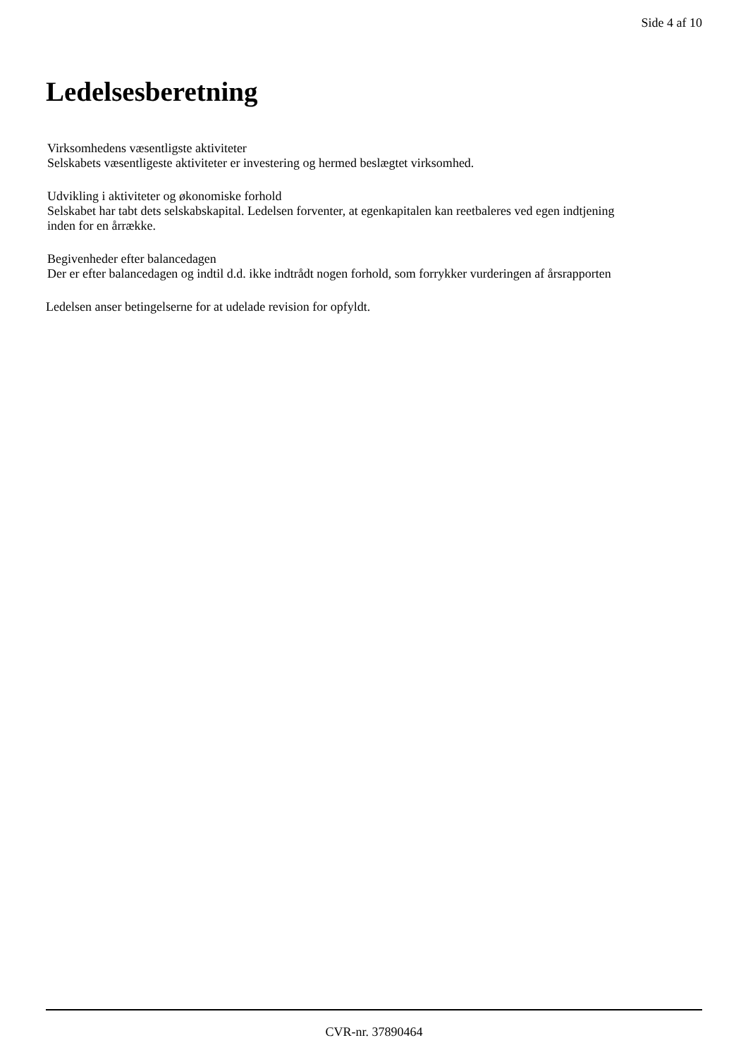Side 4 af 10
Ledelsesberetning
Virksomhedens væsentligste aktiviteter
Selskabets væsentligeste aktiviteter er investering og hermed beslægtet virksomhed.
Udvikling i aktiviteter og økonomiske forhold
Selskabet har tabt dets selskabskapital. Ledelsen forventer, at egenkapitalen kan reetbaleres ved egen indtjening
inden for en årrække.
Begivenheder efter balancedagen
Der er efter balancedagen og indtil d.d. ikke indtrådt nogen forhold, som forrykker vurderingen af årsrapporten
Ledelsen anser betingelserne for at udelade revision for opfyldt.
CVR-nr. 37890464